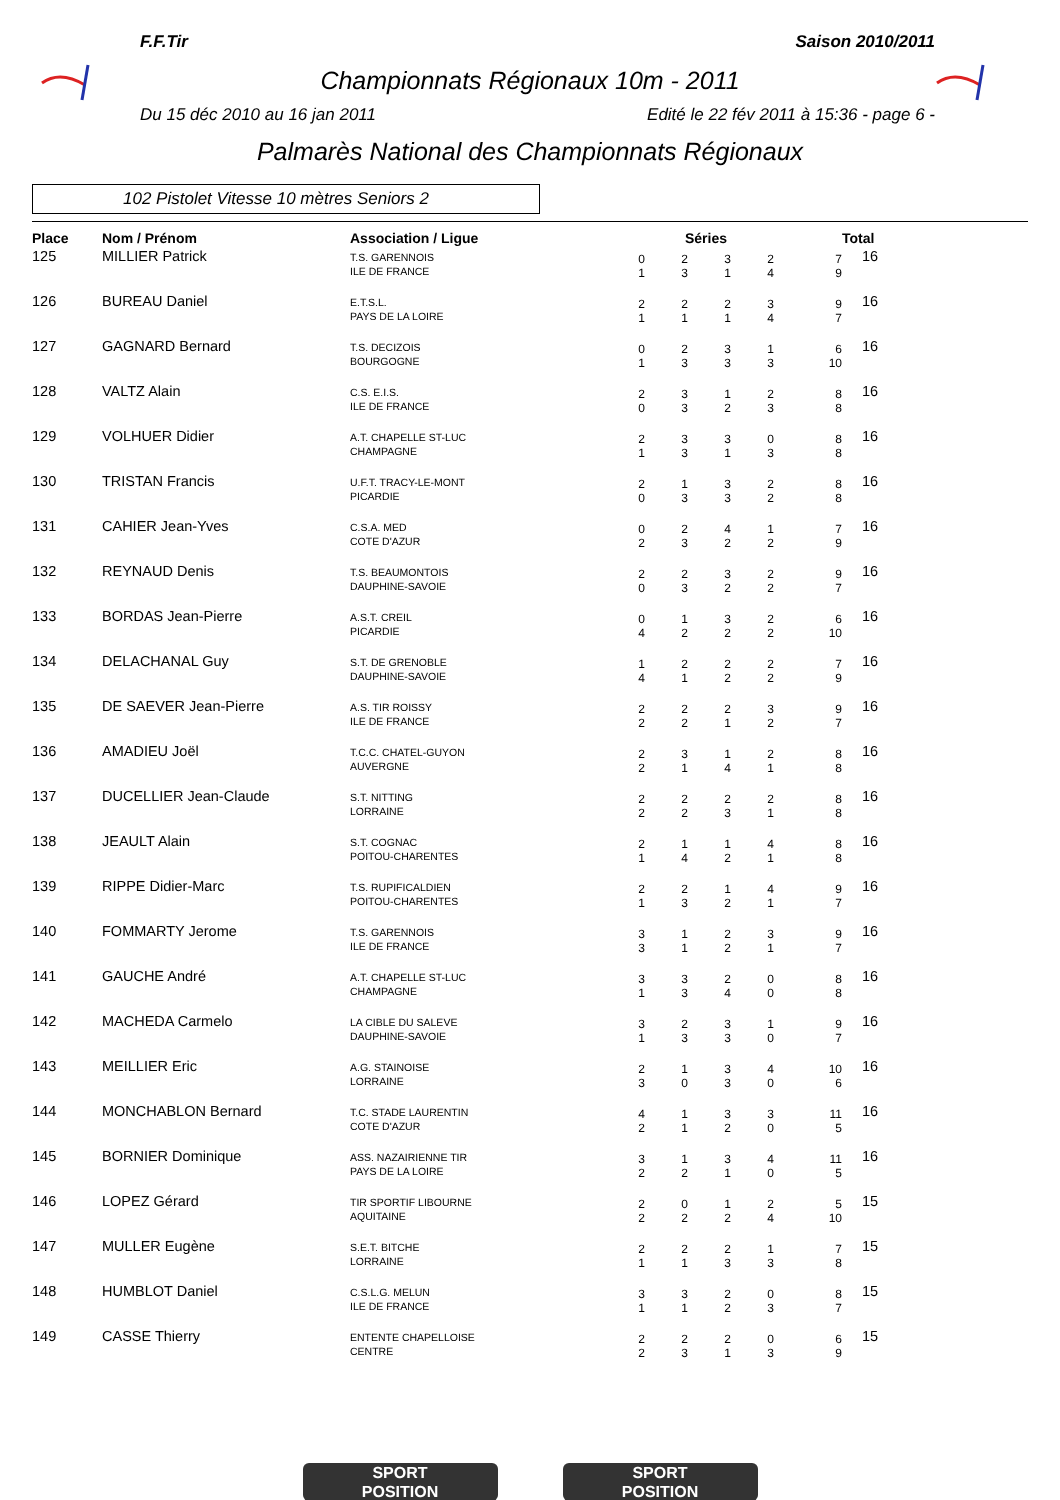F.F.Tir Saison 2010/2011
Championnats Régionaux 10m - 2011
Du 15 déc 2010 au 16 jan 2011 Edité le 22 fév 2011 à 15:36 - page 6 -
Palmarès National des Championnats Régionaux
102 Pistolet Vitesse 10 mètres Seniors 2
| Place | Nom / Prénom | Association / Ligue | Séries | | | | | Total |
| --- | --- | --- | --- | --- | --- | --- | --- | --- |
| 125 | MILLIER Patrick | T.S. GARENNOIS ILE DE FRANCE | 0 1 | 2 3 | 3 1 | 2 4 | 7 9 | 16 |
| 126 | BUREAU Daniel | E.T.S.L. PAYS DE LA LOIRE | 2 1 | 2 1 | 2 1 | 3 4 | 9 7 | 16 |
| 127 | GAGNARD Bernard | T.S. DECIZOIS BOURGOGNE | 0 1 | 2 3 | 3 3 | 1 3 | 6 10 | 16 |
| 128 | VALTZ Alain | C.S. E.I.S. ILE DE FRANCE | 2 0 | 3 3 | 1 2 | 2 3 | 8 8 | 16 |
| 129 | VOLHUER Didier | A.T. CHAPELLE ST-LUC CHAMPAGNE | 2 1 | 3 3 | 3 1 | 0 3 | 8 8 | 16 |
| 130 | TRISTAN Francis | U.F.T. TRACY-LE-MONT PICARDIE | 2 0 | 1 3 | 3 3 | 2 2 | 8 8 | 16 |
| 131 | CAHIER Jean-Yves | C.S.A. MED COTE D'AZUR | 0 2 | 2 3 | 4 2 | 1 2 | 7 9 | 16 |
| 132 | REYNAUD Denis | T.S. BEAUMONTOIS DAUPHINE-SAVOIE | 2 0 | 2 3 | 3 2 | 2 2 | 9 7 | 16 |
| 133 | BORDAS Jean-Pierre | A.S.T. CREIL PICARDIE | 0 4 | 1 2 | 3 2 | 2 2 | 6 10 | 16 |
| 134 | DELACHANAL Guy | S.T. DE GRENOBLE DAUPHINE-SAVOIE | 1 4 | 2 1 | 2 2 | 2 2 | 7 9 | 16 |
| 135 | DE SAEVER Jean-Pierre | A.S. TIR ROISSY ILE DE FRANCE | 2 2 | 2 2 | 2 1 | 3 2 | 9 7 | 16 |
| 136 | AMADIEU Joël | T.C.C. CHATEL-GUYON AUVERGNE | 2 2 | 3 1 | 1 4 | 2 1 | 8 8 | 16 |
| 137 | DUCELLIER Jean-Claude | S.T. NITTING LORRAINE | 2 2 | 2 2 | 2 3 | 2 1 | 8 8 | 16 |
| 138 | JEAULT Alain | S.T. COGNAC POITOU-CHARENTES | 2 1 | 1 4 | 1 2 | 4 1 | 8 8 | 16 |
| 139 | RIPPE Didier-Marc | T.S. RUPIFICALDIEN POITOU-CHARENTES | 2 1 | 2 3 | 1 2 | 4 1 | 9 7 | 16 |
| 140 | FOMMARTY Jerome | T.S. GARENNOIS ILE DE FRANCE | 3 3 | 1 1 | 2 2 | 3 1 | 9 7 | 16 |
| 141 | GAUCHE André | A.T. CHAPELLE ST-LUC CHAMPAGNE | 3 1 | 3 3 | 2 4 | 0 0 | 8 8 | 16 |
| 142 | MACHEDA Carmelo | LA CIBLE DU SALEVE DAUPHINE-SAVOIE | 3 1 | 2 3 | 3 3 | 1 0 | 9 7 | 16 |
| 143 | MEILLIER Eric | A.G. STAINOISE LORRAINE | 2 3 | 1 0 | 3 3 | 4 0 | 10 6 | 16 |
| 144 | MONCHABLON Bernard | T.C. STADE LAURENTIN COTE D'AZUR | 4 2 | 1 1 | 3 2 | 3 0 | 11 5 | 16 |
| 145 | BORNIER Dominique | ASS. NAZAIRIENNE TIR PAYS DE LA LOIRE | 3 2 | 1 2 | 3 1 | 4 0 | 11 5 | 16 |
| 146 | LOPEZ Gérard | TIR SPORTIF LIBOURNE AQUITAINE | 2 2 | 0 2 | 1 2 | 2 4 | 5 10 | 15 |
| 147 | MULLER Eugène | S.E.T. BITCHE LORRAINE | 2 1 | 2 1 | 2 3 | 1 3 | 7 8 | 15 |
| 148 | HUMBLOT Daniel | C.S.L.G. MELUN ILE DE FRANCE | 3 1 | 3 1 | 2 2 | 0 3 | 8 7 | 15 |
| 149 | CASSE Thierry | ENTENTE CHAPELLOISE CENTRE | 2 2 | 2 3 | 2 1 | 0 3 | 6 9 | 15 |
SPORT
POSITION
SPORT
POSITION